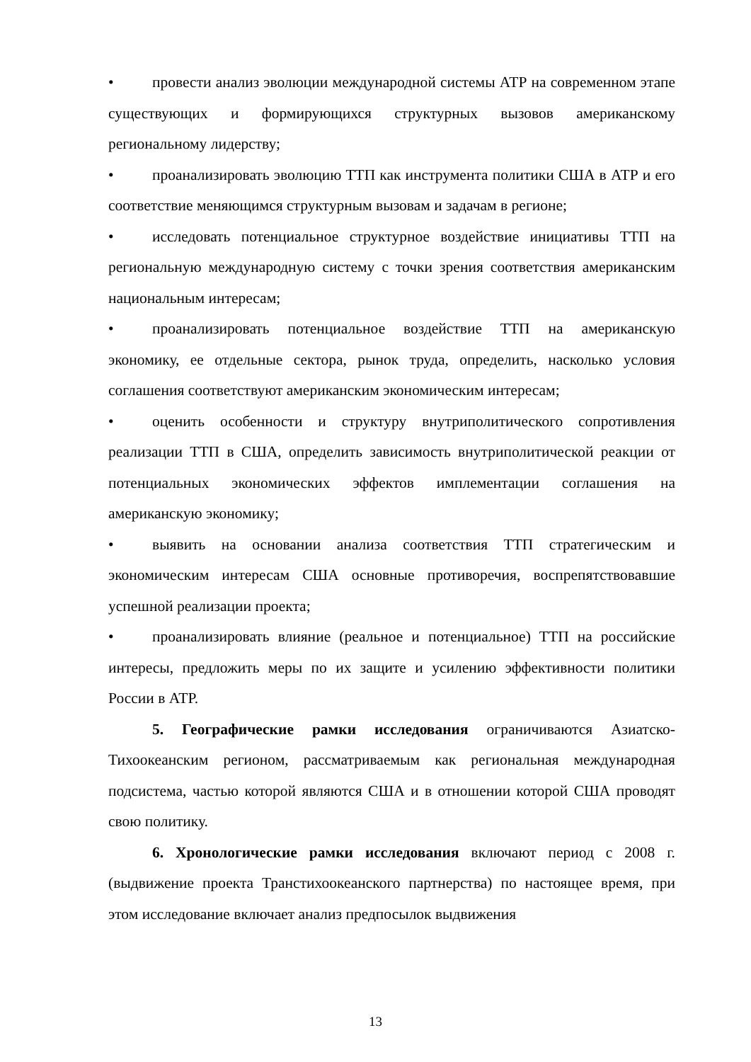• провести анализ эволюции международной системы АТР на современном этапе существующих и формирующихся структурных вызовов американскому региональному лидерству;
• проанализировать эволюцию ТТП как инструмента политики США в АТР и его соответствие меняющимся структурным вызовам и задачам в регионе;
• исследовать потенциальное структурное воздействие инициативы ТТП на региональную международную систему с точки зрения соответствия американским национальным интересам;
• проанализировать потенциальное воздействие ТТП на американскую экономику, ее отдельные сектора, рынок труда, определить, насколько условия соглашения соответствуют американским экономическим интересам;
• оценить особенности и структуру внутриполитического сопротивления реализации ТТП в США, определить зависимость внутриполитической реакции от потенциальных экономических эффектов имплементации соглашения на американскую экономику;
• выявить на основании анализа соответствия ТТП стратегическим и экономическим интересам США основные противоречия, воспрепятствовавшие успешной реализации проекта;
• проанализировать влияние (реальное и потенциальное) ТТП на российские интересы, предложить меры по их защите и усилению эффективности политики России в АТР.
5. Географические рамки исследования ограничиваются Азиатско-Тихоокеанским регионом, рассматриваемым как региональная международная подсистема, частью которой являются США и в отношении которой США проводят свою политику.
6. Хронологические рамки исследования включают период с 2008 г. (выдвижение проекта Транстихоокеанского партнерства) по настоящее время, при этом исследование включает анализ предпосылок выдвижения
13